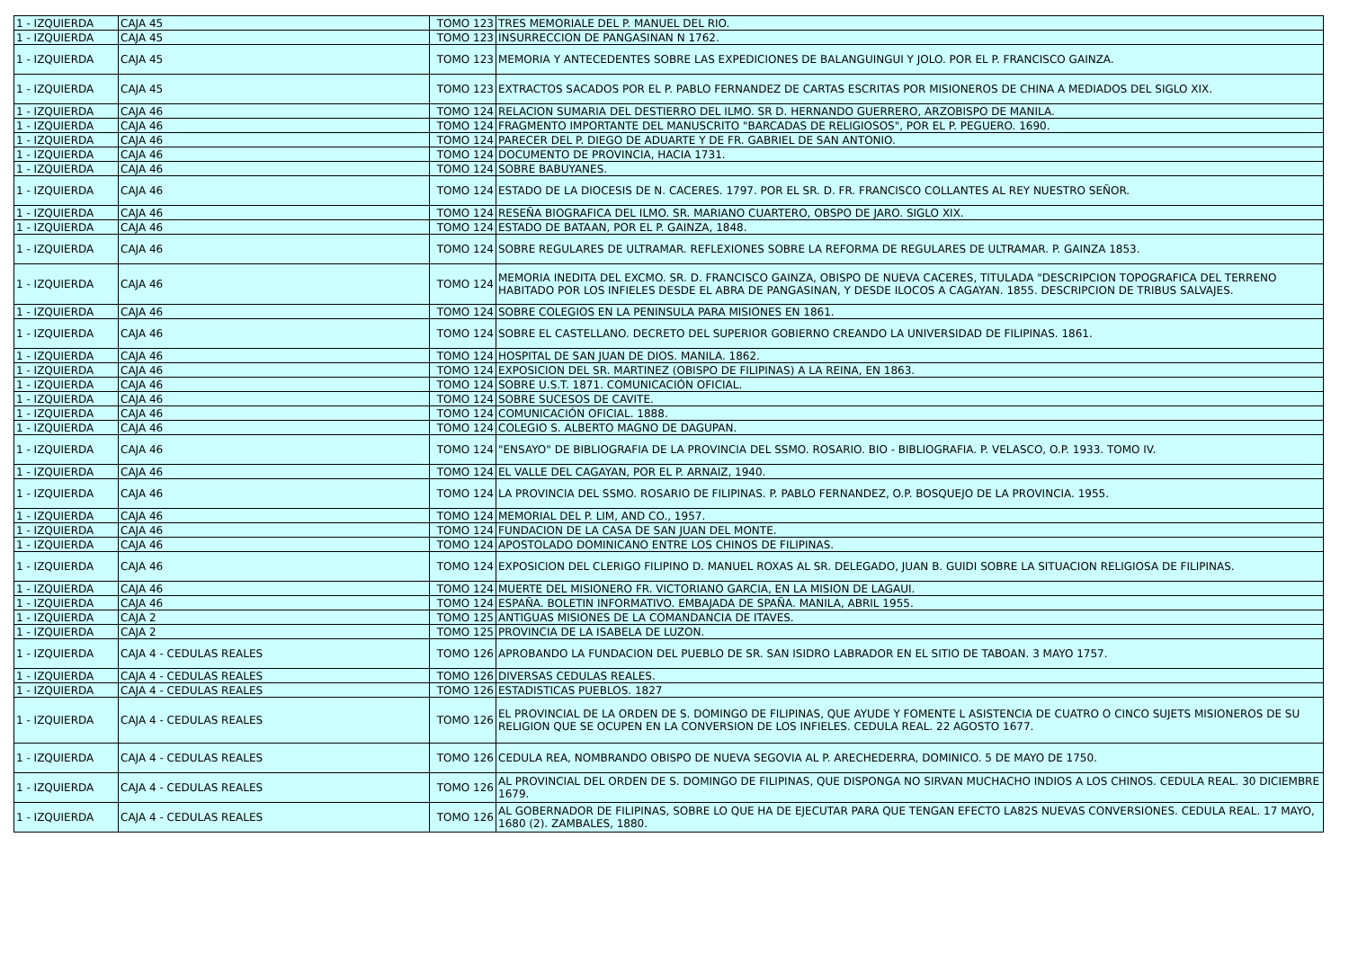| 1 - IZQUIERDA | CAJA 45 | TOMO 123 | TRES MEMORIALE DEL P. MANUEL DEL RIO. |
| 1 - IZQUIERDA | CAJA 45 | TOMO 123 | INSURRECCION DE PANGASINAN N 1762. |
| 1 - IZQUIERDA | CAJA 45 | TOMO 123 | MEMORIA Y ANTECEDENTES SOBRE LAS EXPEDICIONES DE BALANGUINGUI Y JOLO. POR EL P. FRANCISCO GAINZA. |
| 1 - IZQUIERDA | CAJA 45 | TOMO 123 | EXTRACTOS SACADOS POR EL P. PABLO FERNANDEZ DE CARTAS ESCRITAS POR MISIONEROS DE CHINA A MEDIADOS DEL SIGLO XIX. |
| 1 - IZQUIERDA | CAJA 46 | TOMO 124 | RELACION SUMARIA DEL DESTIERRO DEL ILMO. SR D. HERNANDO GUERRERO, ARZOBISPO DE MANILA. |
| 1 - IZQUIERDA | CAJA 46 | TOMO 124 | FRAGMENTO IMPORTANTE DEL MANUSCRITO "BARCADAS DE RELIGIOSOS", POR EL P. PEGUERO. 1690. |
| 1 - IZQUIERDA | CAJA 46 | TOMO 124 | PARECER DEL P. DIEGO DE ADUARTE Y DE FR. GABRIEL DE SAN ANTONIO. |
| 1 - IZQUIERDA | CAJA 46 | TOMO 124 | DOCUMENTO DE PROVINCIA, HACIA 1731. |
| 1 - IZQUIERDA | CAJA 46 | TOMO 124 | SOBRE BABUYANES. |
| 1 - IZQUIERDA | CAJA 46 | TOMO 124 | ESTADO DE LA DIOCESIS DE N. CACERES. 1797. POR EL SR. D. FR. FRANCISCO COLLANTES AL REY NUESTRO SEÑOR. |
| 1 - IZQUIERDA | CAJA 46 | TOMO 124 | RESEÑA BIOGRAFICA DEL ILMO. SR. MARIANO CUARTERO, OBSPO DE JARO. SIGLO XIX. |
| 1 - IZQUIERDA | CAJA 46 | TOMO 124 | ESTADO DE BATAAN, POR EL P. GAINZA, 1848. |
| 1 - IZQUIERDA | CAJA 46 | TOMO 124 | SOBRE REGULARES DE ULTRAMAR. REFLEXIONES SOBRE LA REFORMA DE REGULARES DE ULTRAMAR. P. GAINZA 1853. |
| 1 - IZQUIERDA | CAJA 46 | TOMO 124 | MEMORIA INEDITA DEL EXCMO. SR. D. FRANCISCO GAINZA, OBISPO DE NUEVA CACERES, TITULADA "DESCRIPCION TOPOGRAFICA DEL TERRENO HABITADO POR LOS INFIELES DESDE EL ABRA DE PANGASINAN, Y DESDE ILOCOS A CAGAYAN. 1855. DESCRIPCION DE TRIBUS SALVAJES. |
| 1 - IZQUIERDA | CAJA 46 | TOMO 124 | SOBRE COLEGIOS EN LA PENINSULA PARA MISIONES EN 1861. |
| 1 - IZQUIERDA | CAJA 46 | TOMO 124 | SOBRE EL CASTELLANO. DECRETO DEL SUPERIOR GOBIERNO CREANDO LA UNIVERSIDAD DE FILIPINAS. 1861. |
| 1 - IZQUIERDA | CAJA 46 | TOMO 124 | HOSPITAL DE SAN JUAN DE DIOS. MANILA. 1862. |
| 1 - IZQUIERDA | CAJA 46 | TOMO 124 | EXPOSICION DEL SR. MARTINEZ (OBISPO DE FILIPINAS) A LA REINA, EN 1863. |
| 1 - IZQUIERDA | CAJA 46 | TOMO 124 | SOBRE U.S.T. 1871. COMUNICACIÓN OFICIAL. |
| 1 - IZQUIERDA | CAJA 46 | TOMO 124 | SOBRE SUCESOS DE CAVITE. |
| 1 - IZQUIERDA | CAJA 46 | TOMO 124 | COMUNICACIÓN OFICIAL. 1888. |
| 1 - IZQUIERDA | CAJA 46 | TOMO 124 | COLEGIO S. ALBERTO MAGNO DE DAGUPAN. |
| 1 - IZQUIERDA | CAJA 46 | TOMO 124 | "ENSAYO" DE BIBLIOGRAFIA DE LA PROVINCIA DEL SSMO. ROSARIO. BIO - BIBLIOGRAFIA. P. VELASCO, O.P. 1933. TOMO IV. |
| 1 - IZQUIERDA | CAJA 46 | TOMO 124 | EL VALLE DEL CAGAYAN, POR EL P. ARNAIZ, 1940. |
| 1 - IZQUIERDA | CAJA 46 | TOMO 124 | LA PROVINCIA DEL SSMO. ROSARIO DE FILIPINAS. P. PABLO FERNANDEZ, O.P. BOSQUEJO DE LA PROVINCIA. 1955. |
| 1 - IZQUIERDA | CAJA 46 | TOMO 124 | MEMORIAL DEL P. LIM, AND CO., 1957. |
| 1 - IZQUIERDA | CAJA 46 | TOMO 124 | FUNDACION DE LA CASA DE SAN JUAN DEL MONTE. |
| 1 - IZQUIERDA | CAJA 46 | TOMO 124 | APOSTOLADO DOMINICANO ENTRE LOS CHINOS DE FILIPINAS. |
| 1 - IZQUIERDA | CAJA 46 | TOMO 124 | EXPOSICION DEL CLERIGO FILIPINO D. MANUEL ROXAS AL SR. DELEGADO, JUAN B. GUIDI SOBRE LA SITUACION RELIGIOSA DE FILIPINAS. |
| 1 - IZQUIERDA | CAJA 46 | TOMO 124 | MUERTE DEL MISIONERO FR. VICTORIANO GARCIA, EN LA MISION DE LAGAUI. |
| 1 - IZQUIERDA | CAJA 46 | TOMO 124 | ESPAÑA. BOLETIN INFORMATIVO. EMBAJADA DE SPAÑA. MANILA, ABRIL 1955. |
| 1 - IZQUIERDA | CAJA 2 | TOMO 125 | ANTIGUAS MISIONES DE LA COMANDANCIA DE ITAVES. |
| 1 - IZQUIERDA | CAJA 2 | TOMO 125 | PROVINCIA DE LA ISABELA DE LUZON. |
| 1 - IZQUIERDA | CAJA 4 - CEDULAS REALES | TOMO 126 | APROBANDO LA FUNDACION DEL PUEBLO DE SR. SAN ISIDRO LABRADOR EN EL SITIO DE TABOAN. 3 MAYO 1757. |
| 1 - IZQUIERDA | CAJA 4 - CEDULAS REALES | TOMO 126 | DIVERSAS CEDULAS REALES. |
| 1 - IZQUIERDA | CAJA 4 - CEDULAS REALES | TOMO 126 | ESTADISTICAS PUEBLOS. 1827 |
| 1 - IZQUIERDA | CAJA 4 - CEDULAS REALES | TOMO 126 | EL PROVINCIAL DE LA ORDEN DE S. DOMINGO DE FILIPINAS, QUE AYUDE Y FOMENTE L ASISTENCIA DE CUATRO O CINCO SUJETS MISIONEROS DE SU RELIGION QUE SE OCUPEN EN LA CONVERSION DE LOS INFIELES. CEDULA REAL. 22 AGOSTO 1677. |
| 1 - IZQUIERDA | CAJA 4 - CEDULAS REALES | TOMO 126 | CEDULA REA, NOMBRANDO OBISPO DE NUEVA SEGOVIA AL P. ARECHEDERRA, DOMINICO. 5 DE MAYO DE 1750. |
| 1 - IZQUIERDA | CAJA 4 - CEDULAS REALES | TOMO 126 | AL PROVINCIAL DEL ORDEN DE S. DOMINGO DE FILIPINAS, QUE DISPONGA NO SIRVAN MUCHACHO INDIOS A LOS CHINOS. CEDULA REAL. 30 DICIEMBRE 1679. |
| 1 - IZQUIERDA | CAJA 4 - CEDULAS REALES | TOMO 126 | AL GOBERNADOR DE FILIPINAS, SOBRE LO QUE HA DE EJECUTAR PARA QUE TENGAN EFECTO LA82S NUEVAS CONVERSIONES. CEDULA REAL. 17 MAYO, 1680 (2). ZAMBALES, 1880. |